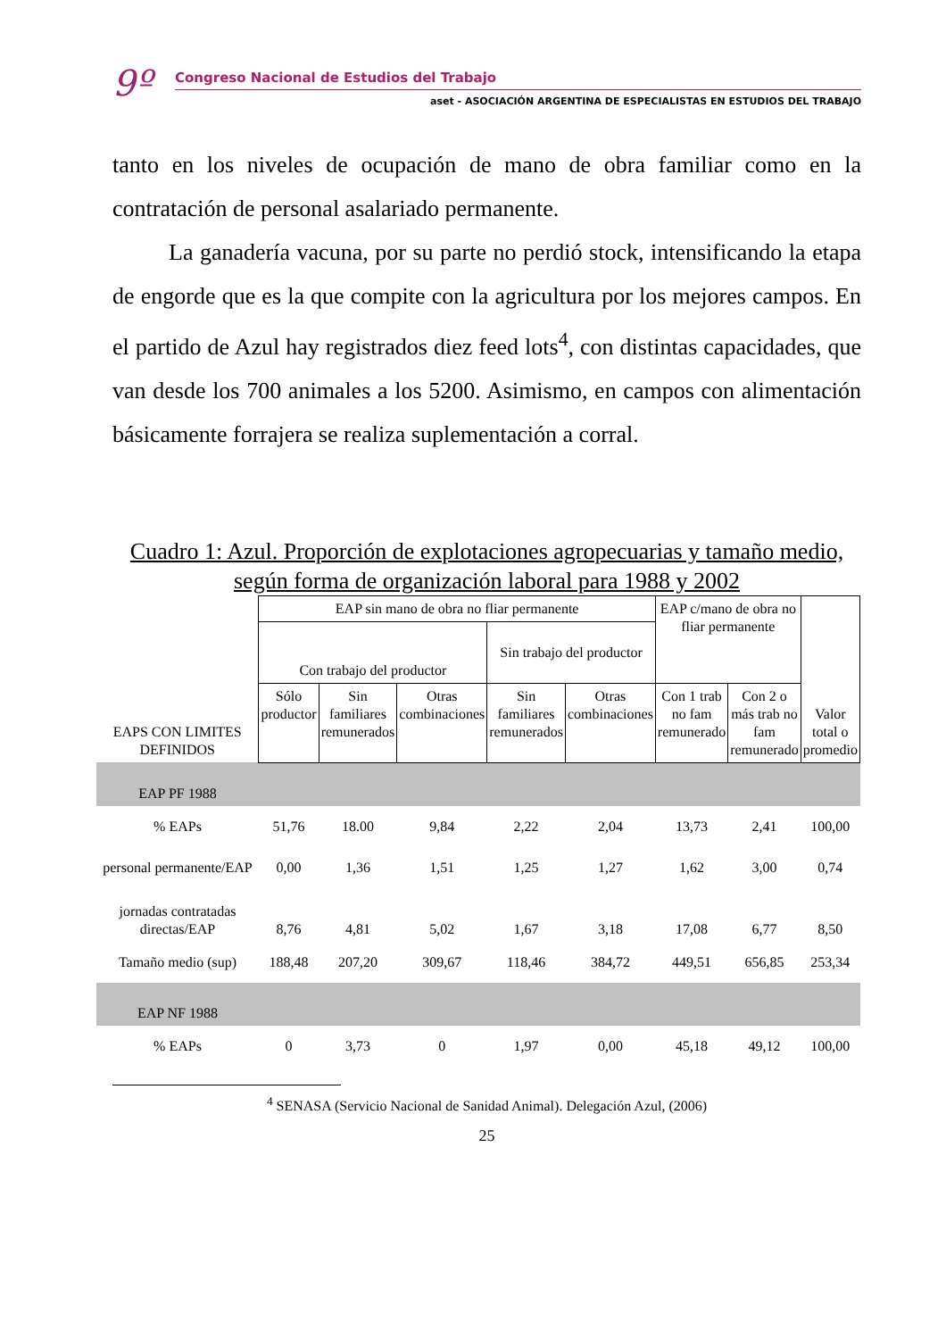9º
Congreso Nacional de Estudios del Trabajo
aset - ASOCIACIÓN ARGENTINA DE ESPECIALISTAS EN ESTUDIOS DEL TRABAJO
tanto en los niveles de ocupación de mano de obra familiar como en la contratación de personal asalariado permanente.
La ganadería vacuna, por su parte no perdió stock, intensificando la etapa de engorde que es la que compite con la agricultura por los mejores campos. En el partido de Azul hay registrados diez feed lots<sup>4</sup>, con distintas capacidades, que van desde los 700 animales a los 5200. Asimismo, en campos con alimentación básicamente forrajera se realiza suplementación a corral.
Cuadro 1: Azul. Proporción de explotaciones agropecuarias y tamaño medio, según forma de organización laboral para 1988 y 2002
| EAPS CON LIMITES DEFINIDOS | EAP sin mano de obra no fliar permanente | | | | | EAP c/mano de obra no fliar permanente | | Valor total o promedio |
| | Con trabajo del productor | | | Sin trabajo del productor | | | | |
| | Sólo productor | Sin familiares remunerados | Otras combinaciones | Sin familiares remunerados | Otras combinaciones | Con 1 trab no fam remunerado | Con 2 o más trab no fam remunerado | |
| EAP PF 1988 | | | | | | | | |
| % EAPs | 51,76 | 18.00 | 9,84 | 2,22 | 2,04 | 13,73 | 2,41 | 100,00 |
| personal permanente/EAP | 0,00 | 1,36 | 1,51 | 1,25 | 1,27 | 1,62 | 3,00 | 0,74 |
| jornadas contratadas directas/EAP | 8,76 | 4,81 | 5,02 | 1,67 | 3,18 | 17,08 | 6,77 | 8,50 |
| Tamaño medio (sup) | 188,48 | 207,20 | 309,67 | 118,46 | 384,72 | 449,51 | 656,85 | 253,34 |
| EAP NF 1988 | | | | | | | | |
| % EAPs | 0 | 3,73 | 0 | 1,97 | 0,00 | 45,18 | 49,12 | 100,00 |
<sup>4</sup> SENASA (Servicio Nacional de Sanidad Animal). Delegación Azul, (2006)
25